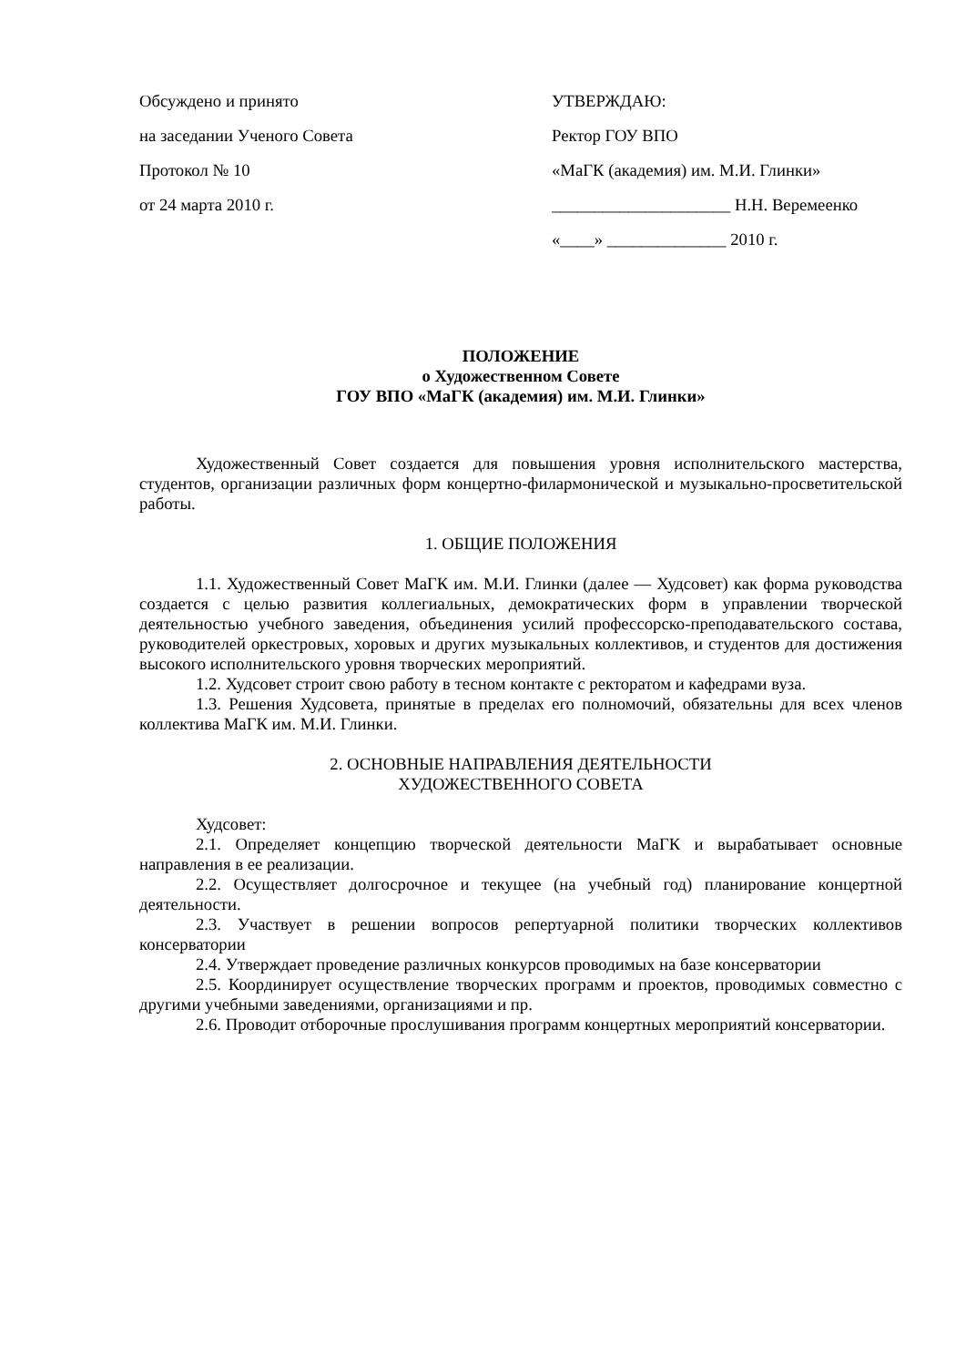Обсуждено и принято
на заседании Ученого Совета
Протокол № 10
от 24 марта 2010 г.
УТВЕРЖДАЮ:
Ректор ГОУ ВПО
«МаГК (академия) им. М.И. Глинки»
_____________________ Н.Н. Веремеенко
«____» ______________ 2010 г.
ПОЛОЖЕНИЕ
о Художественном Совете
ГОУ ВПО «МаГК (академия) им. М.И. Глинки»
Художественный Совет создается для повышения уровня исполнительского мастерства, студентов, организации различных форм концертно-филармонической и музыкально-просветительской работы.
1. ОБЩИЕ ПОЛОЖЕНИЯ
1.1. Художественный Совет МаГК им. М.И. Глинки (далее — Худсовет) как форма руководства создается с целью развития коллегиальных, демократических форм в управлении творческой деятельностью учебного заведения, объединения усилий профессорско-преподавательского состава, руководителей оркестровых, хоровых и других музыкальных коллективов, и студентов для достижения высокого исполнительского уровня творческих мероприятий.
1.2. Худсовет строит свою работу в тесном контакте с ректоратом и кафедрами вуза.
1.3. Решения Худсовета, принятые в пределах его полномочий, обязательны для всех членов коллектива МаГК им. М.И. Глинки.
2. ОСНОВНЫЕ НАПРАВЛЕНИЯ ДЕЯТЕЛЬНОСТИ
ХУДОЖЕСТВЕННОГО СОВЕТА
Худсовет:
2.1. Определяет концепцию творческой деятельности МаГК и вырабатывает основные направления в ее реализации.
2.2. Осуществляет долгосрочное и текущее (на учебный год) планирование концертной деятельности.
2.3. Участвует в решении вопросов репертуарной политики творческих коллективов консерватории
2.4. Утверждает проведение различных конкурсов проводимых на базе консерватории
2.5. Координирует осуществление творческих программ и проектов, проводимых совместно с другими учебными заведениями, организациями и пр.
2.6. Проводит отборочные прослушивания программ концертных мероприятий консерватории.